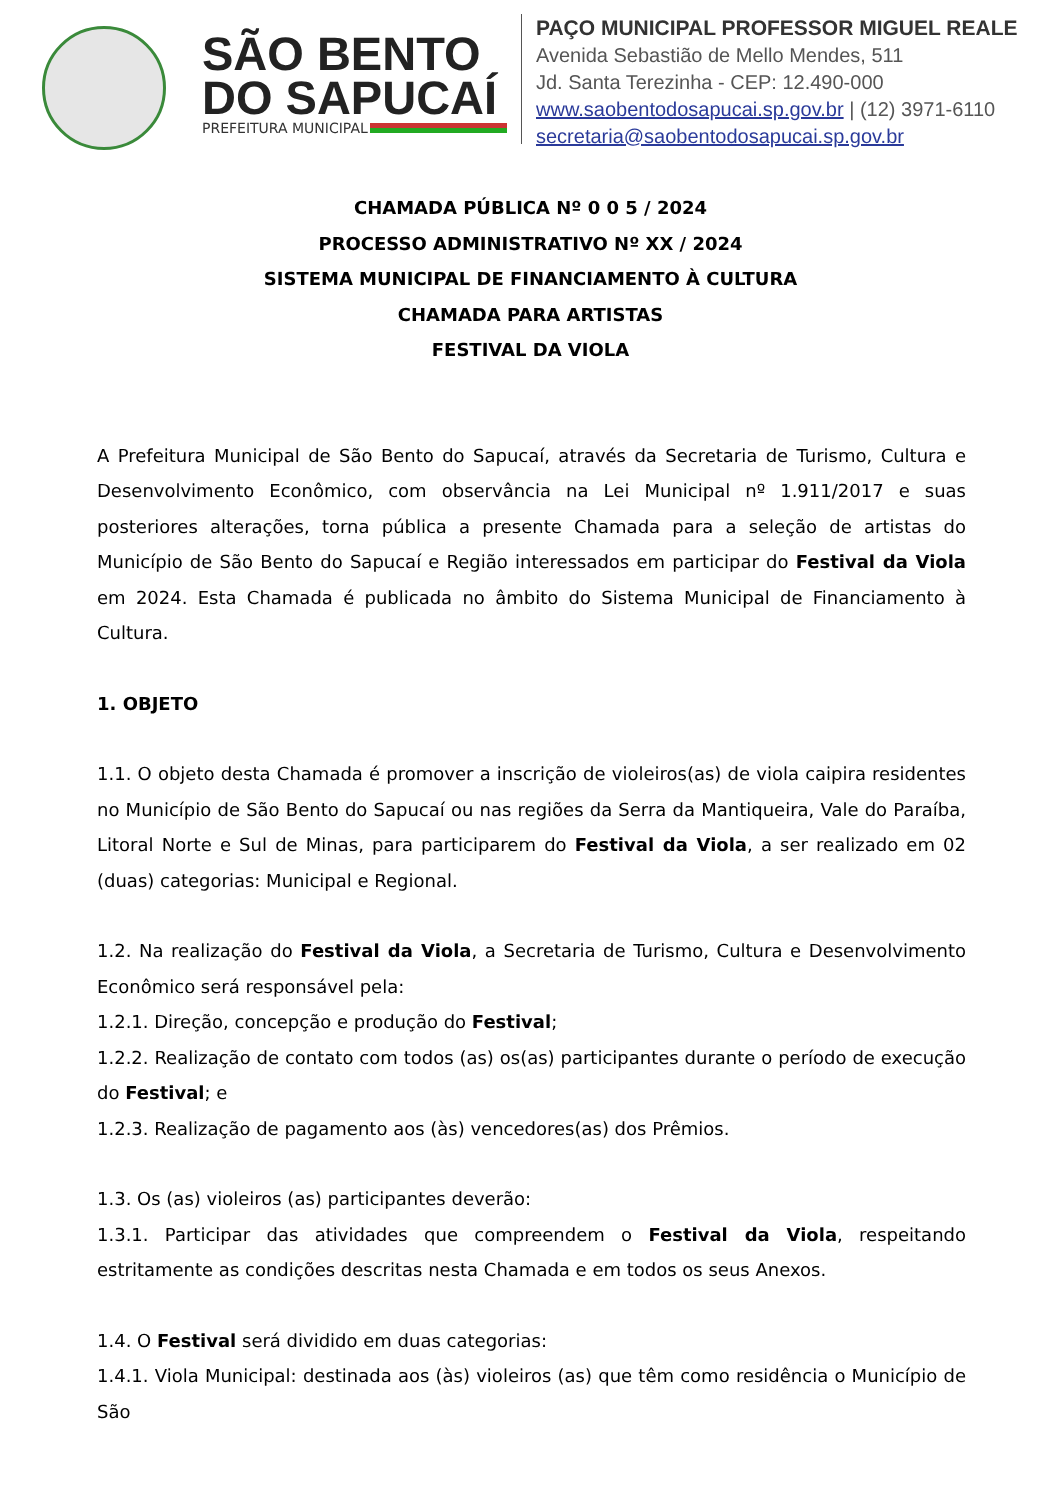SÃO BENTO
DO SAPUCAÍ
PREFEITURA MUNICIPAL
PAÇO MUNICIPAL PROFESSOR MIGUEL REALE
Avenida Sebastião de Mello Mendes, 511
Jd. Santa Terezinha - CEP: 12.490-000
www.saobentodosapucai.sp.gov.br | (12) 3971-6110
secretaria@saobentodosapucai.sp.gov.br
CHAMADA PÚBLICA Nº 0 0 5 / 2024
PROCESSO ADMINISTRATIVO Nº XX / 2024
SISTEMA MUNICIPAL DE FINANCIAMENTO À CULTURA
CHAMADA PARA ARTISTAS
FESTIVAL DA VIOLA
A Prefeitura Municipal de São Bento do Sapucaí, através da Secretaria de Turismo, Cultura e Desenvolvimento Econômico, com observância na Lei Municipal nº 1.911/2017 e suas posteriores alterações, torna pública a presente Chamada para a seleção de artistas do Município de São Bento do Sapucaí e Região interessados em participar do Festival da Viola em 2024. Esta Chamada é publicada no âmbito do Sistema Municipal de Financiamento à Cultura.
1. OBJETO
1.1. O objeto desta Chamada é promover a inscrição de violeiros(as) de viola caipira residentes no Município de São Bento do Sapucaí ou nas regiões da Serra da Mantiqueira, Vale do Paraíba, Litoral Norte e Sul de Minas, para participarem do Festival da Viola, a ser realizado em 02 (duas) categorias: Municipal e Regional.
1.2. Na realização do Festival da Viola, a Secretaria de Turismo, Cultura e Desenvolvimento Econômico será responsável pela:
1.2.1. Direção, concepção e produção do Festival;
1.2.2. Realização de contato com todos (as) os(as) participantes durante o período de execução do Festival; e
1.2.3. Realização de pagamento aos (às) vencedores(as) dos Prêmios.
1.3. Os (as) violeiros (as) participantes deverão:
1.3.1. Participar das atividades que compreendem o Festival da Viola, respeitando estritamente as condições descritas nesta Chamada e em todos os seus Anexos.
1.4. O Festival será dividido em duas categorias:
1.4.1. Viola Municipal: destinada aos (às) violeiros (as) que têm como residência o Município de São